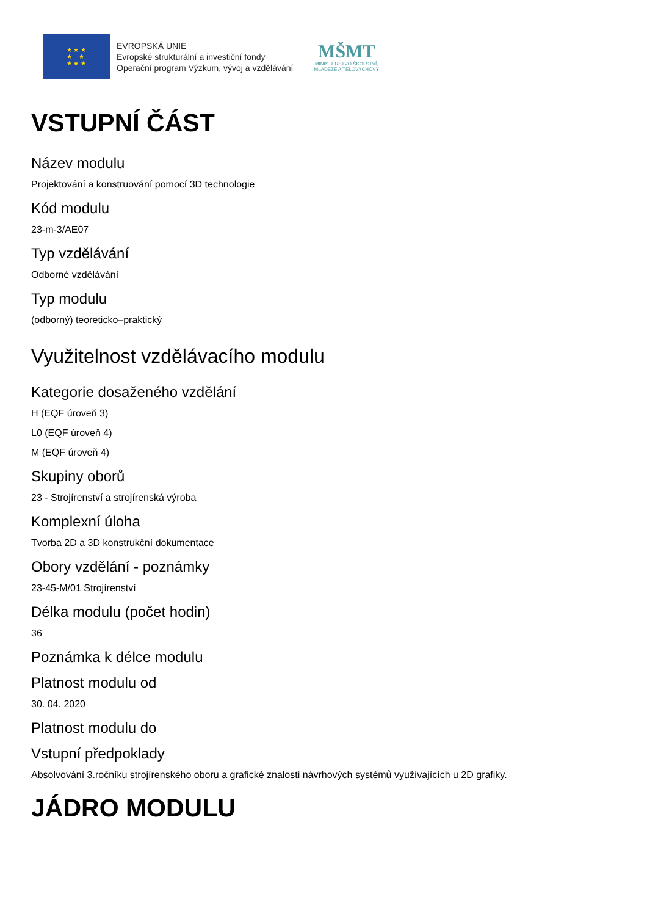★ ★ ★
★ ★
★ ★ ★
EVROPSKÁ UNIE
Evropské strukturální a investiční fondy
Operační program Výzkum, vývoj a vzdělávání
MŠMT
MINISTERSTVO ŠKOLSTVÍ,
MLÁDEŽE A TĚLOVÝCHOVY
VSTUPNÍ ČÁST
Název modulu
Projektování a konstruování pomocí 3D technologie
Kód modulu
23-m-3/AE07
Typ vzdělávání
Odborné vzdělávání
Typ modulu
(odborný) teoreticko–praktický
Využitelnost vzdělávacího modulu
Kategorie dosaženého vzdělání
H (EQF úroveň 3)
L0 (EQF úroveň 4)
M (EQF úroveň 4)
Skupiny oborů
23 - Strojírenství a strojírenská výroba
Komplexní úloha
Tvorba 2D a 3D konstrukční dokumentace
Obory vzdělání - poznámky
23-45-M/01 Strojírenství
Délka modulu (počet hodin)
36
Poznámka k délce modulu
Platnost modulu od
30. 04. 2020
Platnost modulu do
Vstupní předpoklady
Absolvování 3.ročníku strojírenského oboru a grafické znalosti návrhových systémů využívajících u 2D grafiky.
JÁDRO MODULU